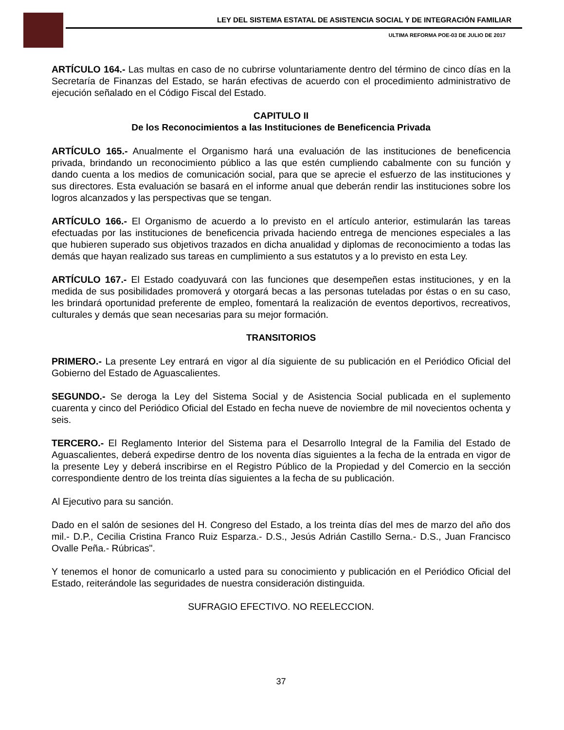LEY DEL SISTEMA ESTATAL DE ASISTENCIA SOCIAL Y DE INTEGRACIÓN FAMILIAR
ULTIMA REFORMA POE-03 DE JULIO DE 2017
ARTÍCULO 164.- Las multas en caso de no cubrirse voluntariamente dentro del término de cinco días en la Secretaría de Finanzas del Estado, se harán efectivas de acuerdo con el procedimiento administrativo de ejecución señalado en el Código Fiscal del Estado.
CAPITULO II
De los Reconocimientos a las Instituciones de Beneficencia Privada
ARTÍCULO 165.- Anualmente el Organismo hará una evaluación de las instituciones de beneficencia privada, brindando un reconocimiento público a las que estén cumpliendo cabalmente con su función y dando cuenta a los medios de comunicación social, para que se aprecie el esfuerzo de las instituciones y sus directores. Esta evaluación se basará en el informe anual que deberán rendir las instituciones sobre los logros alcanzados y las perspectivas que se tengan.
ARTÍCULO 166.- El Organismo de acuerdo a lo previsto en el artículo anterior, estimularán las tareas efectuadas por las instituciones de beneficencia privada haciendo entrega de menciones especiales a las que hubieren superado sus objetivos trazados en dicha anualidad y diplomas de reconocimiento a todas las demás que hayan realizado sus tareas en cumplimiento a sus estatutos y a lo previsto en esta Ley.
ARTÍCULO 167.- El Estado coadyuvará con las funciones que desempeñen estas instituciones, y en la medida de sus posibilidades promoverá y otorgará becas a las personas tuteladas por éstas o en su caso, les brindará oportunidad preferente de empleo, fomentará la realización de eventos deportivos, recreativos, culturales y demás que sean necesarias para su mejor formación.
TRANSITORIOS
PRIMERO.- La presente Ley entrará en vigor al día siguiente de su publicación en el Periódico Oficial del Gobierno del Estado de Aguascalientes.
SEGUNDO.- Se deroga la Ley del Sistema Social y de Asistencia Social publicada en el suplemento cuarenta y cinco del Periódico Oficial del Estado en fecha nueve de noviembre de mil novecientos ochenta y seis.
TERCERO.- El Reglamento Interior del Sistema para el Desarrollo Integral de la Familia del Estado de Aguascalientes, deberá expedirse dentro de los noventa días siguientes a la fecha de la entrada en vigor de la presente Ley y deberá inscribirse en el Registro Público de la Propiedad y del Comercio en la sección correspondiente dentro de los treinta días siguientes a la fecha de su publicación.
Al Ejecutivo para su sanción.
Dado en el salón de sesiones del H. Congreso del Estado, a los treinta días del mes de marzo del año dos mil.- D.P., Cecilia Cristina Franco Ruiz Esparza.- D.S., Jesús Adrián Castillo Serna.- D.S., Juan Francisco Ovalle Peña.- Rúbricas".
Y tenemos el honor de comunicarlo a usted para su conocimiento y publicación en el Periódico Oficial del Estado, reiterándole las seguridades de nuestra consideración distinguida.
SUFRAGIO EFECTIVO. NO REELECCION.
37